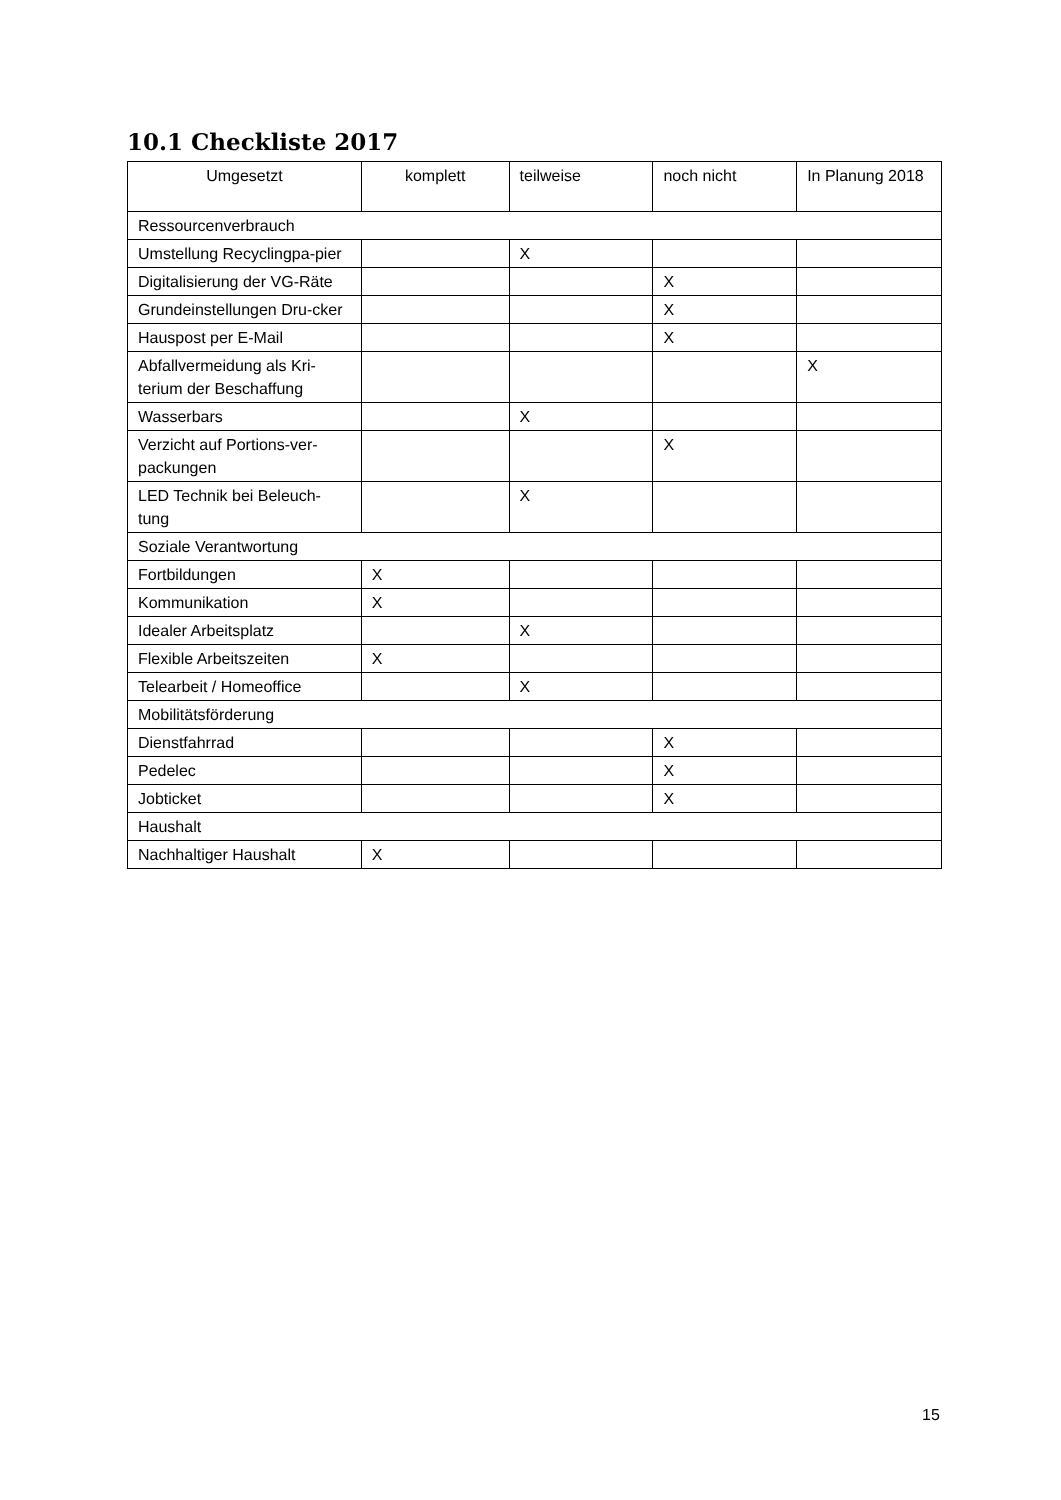10.1 Checkliste 2017
| Umgesetzt | komplett | teilweise | noch nicht | In Planung 2018 |
| --- | --- | --- | --- | --- |
| Ressourcenverbrauch | | | | |
| Umstellung Recyclingpa-pier | | X | | |
| Digitalisierung der VG-Räte | | | X | |
| Grundeinstellungen Dru-cker | | | X | |
| Hauspost per E-Mail | | | X | |
| Abfallvermeidung als Kri-terium der Beschaffung | | | | X |
| Wasserbars | | X | | |
| Verzicht auf Portions-ver-packungen | | | X | |
| LED Technik bei Beleuch-tung | | X | | |
| Soziale Verantwortung | | | | |
| Fortbildungen | X | | | |
| Kommunikation | X | | | |
| Idealer Arbeitsplatz | | X | | |
| Flexible Arbeitszeiten | X | | | |
| Telearbeit / Homeoffice | | X | | |
| Mobilitätsförderung | | | | |
| Dienstfahrrad | | | X | |
| Pedelec | | | X | |
| Jobticket | | | X | |
| Haushalt | | | | |
| Nachhaltiger Haushalt | X | | | |
15